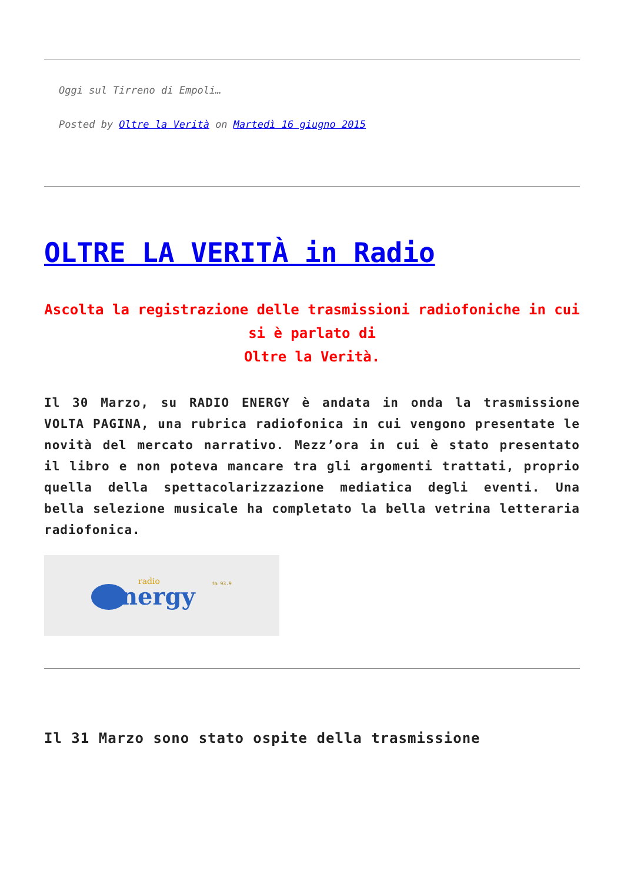Oggi sul Tirreno di Empoli…
Posted by Oltre la Verità on Martedì 16 giugno 2015
OLTRE LA VERITÀ in Radio
Ascolta la registrazione delle trasmissioni radiofoniche in cui si è parlato di
Oltre la Verità.
Il 30 Marzo, su RADIO ENERGY è andata in onda la trasmissione VOLTA PAGINA, una rubrica radiofonica in cui vengono presentate le novità del mercato narrativo. Mezz’ora in cui è stato presentato il libro e non poteva mancare tra gli argomenti trattati, proprio quella della spettacolarizzazione mediatica degli eventi. Una bella selezione musicale ha completato la bella vetrina letteraria radiofonica.
nergy
radio
fm 93.9
Il 31 Marzo sono stato ospite della trasmissione